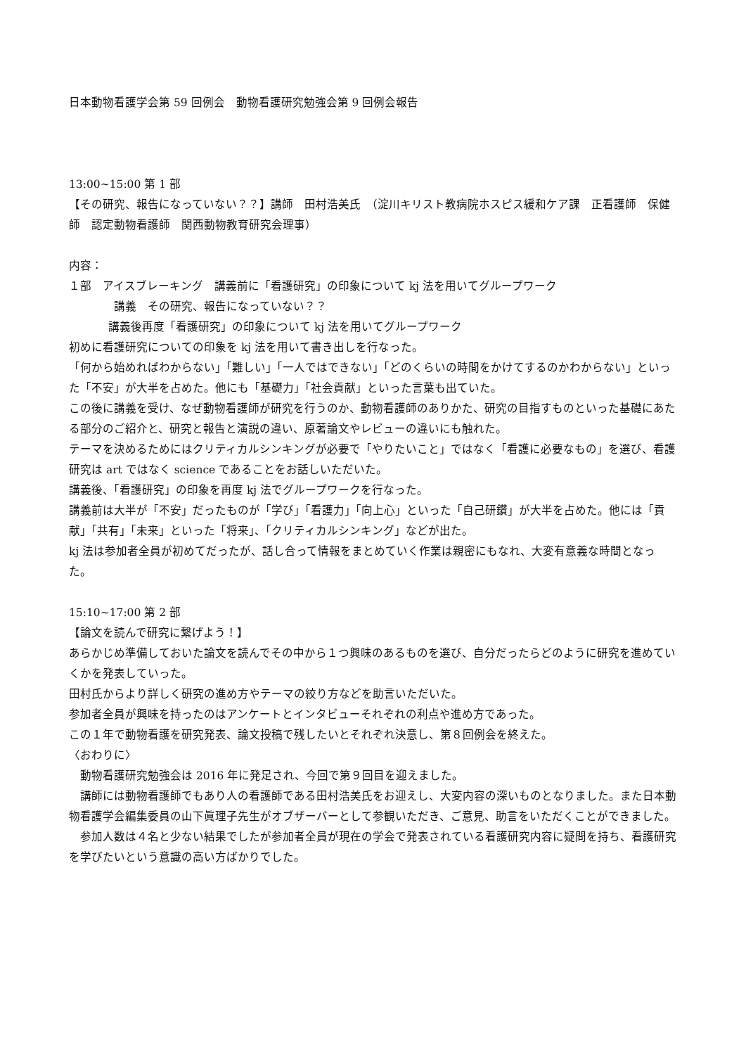日本動物看護学会第 59 回例会　動物看護研究勉強会第 9 回例会報告
13:00~15:00 第 1 部
【その研究、報告になっていない？？】講師　田村浩美氏　（淀川キリスト教病院ホスピス緩和ケア課　正看護師　保健師　認定動物看護師　関西動物教育研究会理事）
内容：
１部　アイスブレーキング　講義前に「看護研究」の印象について kj 法を用いてグループワーク
講義　その研究、報告になっていない？？
講義後再度「看護研究」の印象について kj 法を用いてグループワーク
初めに看護研究についての印象を kj 法を用いて書き出しを行なった。
「何から始めればわからない」「難しい」「一人ではできない」「どのくらいの時間をかけてするのかわからない」といった「不安」が大半を占めた。他にも「基礎力」「社会貢献」といった言葉も出ていた。
この後に講義を受け、なぜ動物看護師が研究を行うのか、動物看護師のありかた、研究の目指すものといった基礎にあたる部分のご紹介と、研究と報告と演説の違い、原著論文やレビューの違いにも触れた。
テーマを決めるためにはクリティカルシンキングが必要で「やりたいこと」ではなく「看護に必要なもの」を選び、看護研究は art ではなく science であることをお話しいただいた。
講義後、「看護研究」の印象を再度 kj 法でグループワークを行なった。
講義前は大半が「不安」だったものが「学び」「看護力」「向上心」といった「自己研鑽」が大半を占めた。他には「貢献」「共有」「未来」といった「将来」、「クリティカルシンキング」などが出た。
kj 法は参加者全員が初めてだったが、話し合って情報をまとめていく作業は親密にもなれ、大変有意義な時間となった。
15:10~17:00 第 2 部
【論文を読んで研究に繋げよう！】
あらかじめ準備しておいた論文を読んでその中から１つ興味のあるものを選び、自分だったらどのように研究を進めていくかを発表していった。
田村氏からより詳しく研究の進め方やテーマの絞り方などを助言いただいた。
参加者全員が興味を持ったのはアンケートとインタビューそれぞれの利点や進め方であった。
この１年で動物看護を研究発表、論文投稿で残したいとそれぞれ決意し、第８回例会を終えた。
〈おわりに〉
　動物看護研究勉強会は 2016 年に発足され、今回で第９回目を迎えました。
　講師には動物看護師でもあり人の看護師である田村浩美氏をお迎えし、大変内容の深いものとなりました。また日本動物看護学会編集委員の山下眞理子先生がオブザーバーとして参観いただき、ご意見、助言をいただくことができました。
　参加人数は４名と少ない結果でしたが参加者全員が現在の学会で発表されている看護研究内容に疑問を持ち、看護研究を学びたいという意識の高い方ばかりでした。